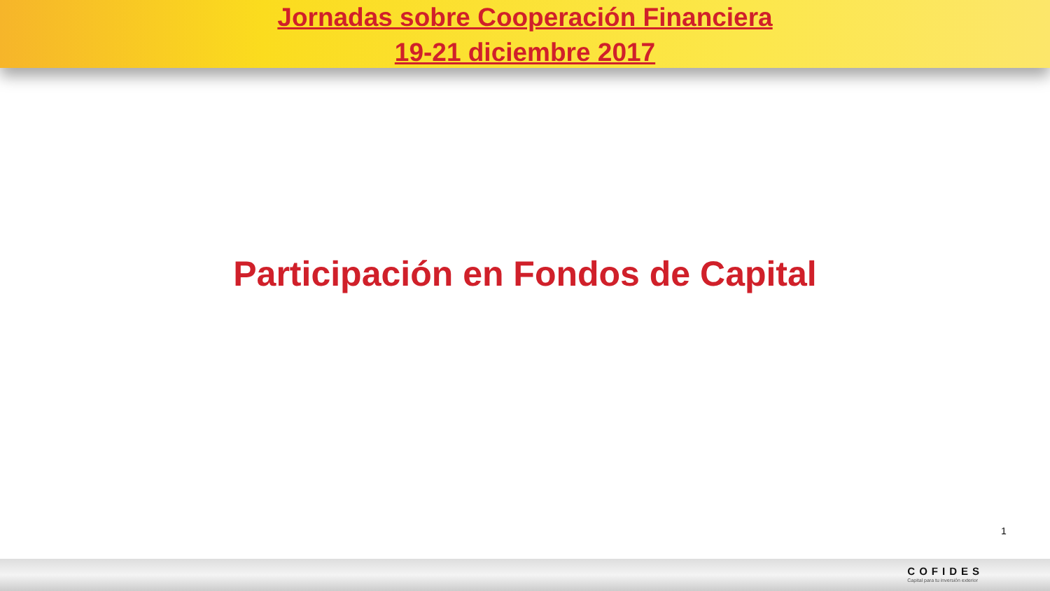Jornadas sobre Cooperación Financiera
19-21 diciembre 2017
Participación en Fondos de Capital
1
COFIDES
Capital para tu inversión exterior